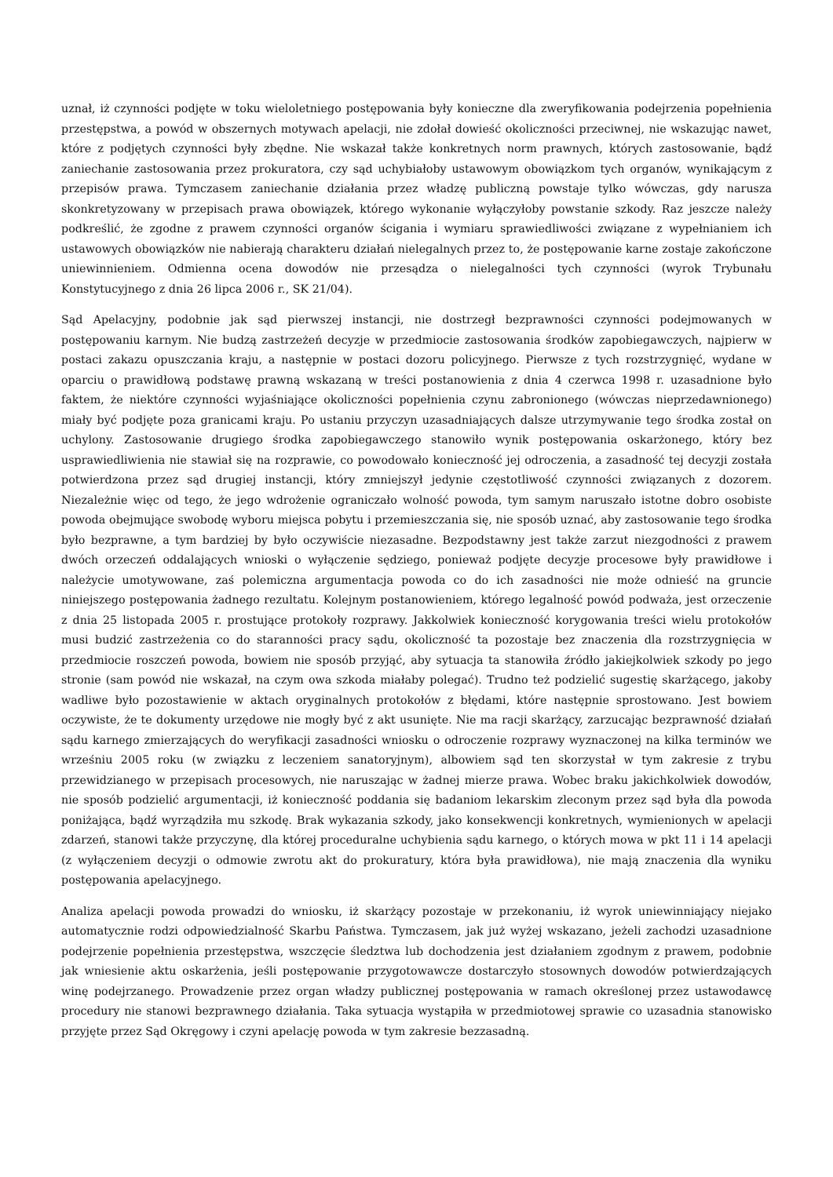uznał, iż czynności podjęte w toku wieloletniego postępowania były konieczne dla zweryfikowania podejrzenia popełnienia przestępstwa, a powód w obszernych motywach apelacji, nie zdołał dowieść okoliczności przeciwnej, nie wskazując nawet, które z podjętych czynności były zbędne. Nie wskazał także konkretnych norm prawnych, których zastosowanie, bądź zaniechanie zastosowania przez prokuratora, czy sąd uchybiałoby ustawowym obowiązkom tych organów, wynikającym z przepisów prawa. Tymczasem zaniechanie działania przez władzę publiczną powstaje tylko wówczas, gdy narusza skonkretyzowany w przepisach prawa obowiązek, którego wykonanie wyłączyłoby powstanie szkody. Raz jeszcze należy podkreślić, że zgodne z prawem czynności organów ścigania i wymiaru sprawiedliwości związane z wypełnianiem ich ustawowych obowiązków nie nabierają charakteru działań nielegalnych przez to, że postępowanie karne zostaje zakończone uniewinnieniem. Odmienna ocena dowodów nie przesądza o nielegalności tych czynności (wyrok Trybunału Konstytucyjnego z dnia 26 lipca 2006 r., SK 21/04).
Sąd Apelacyjny, podobnie jak sąd pierwszej instancji, nie dostrzegł bezprawności czynności podejmowanych w postępowaniu karnym. Nie budzą zastrzeżeń decyzje w przedmiocie zastosowania środków zapobiegawczych, najpierw w postaci zakazu opuszczania kraju, a następnie w postaci dozoru policyjnego. Pierwsze z tych rozstrzygnięć, wydane w oparciu o prawidłową podstawę prawną wskazaną w treści postanowienia z dnia 4 czerwca 1998 r. uzasadnione było faktem, że niektóre czynności wyjaśniające okoliczności popełnienia czynu zabronionego (wówczas nieprzedawnionego) miały być podjęte poza granicami kraju. Po ustaniu przyczyn uzasadniających dalsze utrzymywanie tego środka został on uchylony. Zastosowanie drugiego środka zapobiegawczego stanowiło wynik postępowania oskarżonego, który bez usprawiedliwienia nie stawiał się na rozprawie, co powodowało konieczność jej odroczenia, a zasadność tej decyzji została potwierdzona przez sąd drugiej instancji, który zmniejszył jedynie częstotliwość czynności związanych z dozorem. Niezależnie więc od tego, że jego wdrożenie ograniczało wolność powoda, tym samym naruszało istotne dobro osobiste powoda obejmujące swobodę wyboru miejsca pobytu i przemieszczania się, nie sposób uznać, aby zastosowanie tego środka było bezprawne, a tym bardziej by było oczywiście niezasadne. Bezpodstawny jest także zarzut niezgodności z prawem dwóch orzeczeń oddalających wnioski o wyłączenie sędziego, ponieważ podjęte decyzje procesowe były prawidłowe i należycie umotywowane, zaś polemiczna argumentacja powoda co do ich zasadności nie może odnieść na gruncie niniejszego postępowania żadnego rezultatu. Kolejnym postanowieniem, którego legalność powód podważa, jest orzeczenie z dnia 25 listopada 2005 r. prostujące protokoły rozprawy. Jakkolwiek konieczność korygowania treści wielu protokołów musi budzić zastrzeżenia co do staranności pracy sądu, okoliczność ta pozostaje bez znaczenia dla rozstrzygnięcia w przedmiocie roszczeń powoda, bowiem nie sposób przyjąć, aby sytuacja ta stanowiła źródło jakiejkolwiek szkody po jego stronie (sam powód nie wskazał, na czym owa szkoda miałaby polegać). Trudno też podzielić sugestię skarżącego, jakoby wadliwe było pozostawienie w aktach oryginalnych protokołów z błędami, które następnie sprostowano. Jest bowiem oczywiste, że te dokumenty urzędowe nie mogły być z akt usunięte. Nie ma racji skarżący, zarzucając bezprawność działań sądu karnego zmierzających do weryfikacji zasadności wniosku o odroczenie rozprawy wyznaczonej na kilka terminów we wrześniu 2005 roku (w związku z leczeniem sanatoryjnym), albowiem sąd ten skorzystał w tym zakresie z trybu przewidzianego w przepisach procesowych, nie naruszając w żadnej mierze prawa. Wobec braku jakichkolwiek dowodów, nie sposób podzielić argumentacji, iż konieczność poddania się badaniom lekarskim zleconym przez sąd była dla powoda poniżająca, bądź wyrządziła mu szkodę. Brak wykazania szkody, jako konsekwencji konkretnych, wymienionych w apelacji zdarzeń, stanowi także przyczynę, dla której proceduralne uchybienia sądu karnego, o których mowa w pkt 11 i 14 apelacji (z wyłączeniem decyzji o odmowie zwrotu akt do prokuratury, która była prawidłowa), nie mają znaczenia dla wyniku postępowania apelacyjnego.
Analiza apelacji powoda prowadzi do wniosku, iż skarżący pozostaje w przekonaniu, iż wyrok uniewinniający niejako automatycznie rodzi odpowiedzialność Skarbu Państwa. Tymczasem, jak już wyżej wskazano, jeżeli zachodzi uzasadnione podejrzenie popełnienia przestępstwa, wszczęcie śledztwa lub dochodzenia jest działaniem zgodnym z prawem, podobnie jak wniesienie aktu oskarżenia, jeśli postępowanie przygotowawcze dostarczyło stosownych dowodów potwierdzających winę podejrzanego. Prowadzenie przez organ władzy publicznej postępowania w ramach określonej przez ustawodawcę procedury nie stanowi bezprawnego działania. Taka sytuacja wystąpiła w przedmiotowej sprawie co uzasadnia stanowisko przyjęte przez Sąd Okręgowy i czyni apelację powoda w tym zakresie bezzasadną.